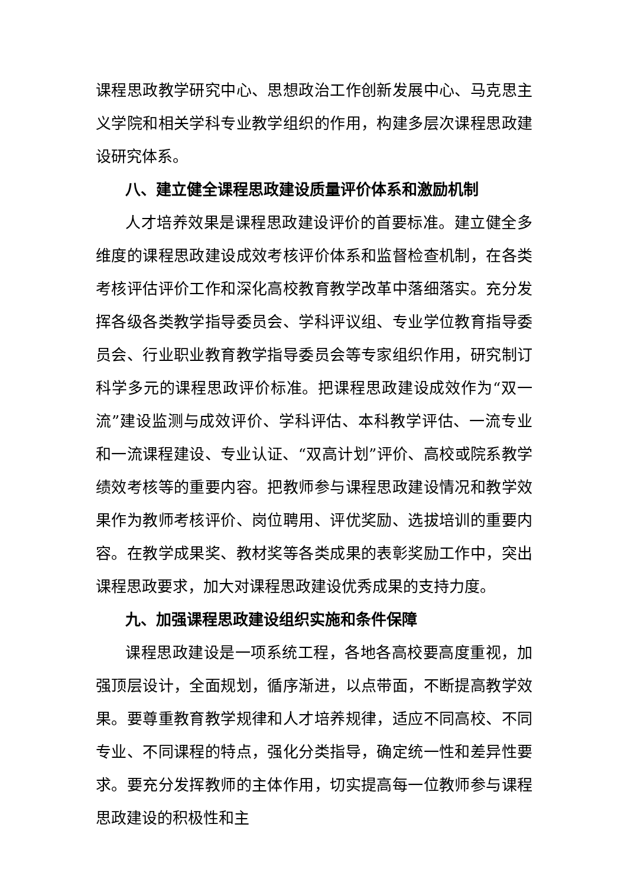课程思政教学研究中心、思想政治工作创新发展中心、马克思主义学院和相关学科专业教学组织的作用，构建多层次课程思政建设研究体系。
八、建立健全课程思政建设质量评价体系和激励机制
人才培养效果是课程思政建设评价的首要标准。建立健全多维度的课程思政建设成效考核评价体系和监督检查机制，在各类考核评估评价工作和深化高校教育教学改革中落细落实。充分发挥各级各类教学指导委员会、学科评议组、专业学位教育指导委员会、行业职业教育教学指导委员会等专家组织作用，研究制订科学多元的课程思政评价标准。把课程思政建设成效作为“双一流”建设监测与成效评价、学科评估、本科教学评估、一流专业和一流课程建设、专业认证、“双高计划”评价、高校或院系教学绩效考核等的重要内容。把教师参与课程思政建设情况和教学效果作为教师考核评价、岗位聘用、评优奖励、选拔培训的重要内容。在教学成果奖、教材奖等各类成果的表彰奖励工作中，突出课程思政要求，加大对课程思政建设优秀成果的支持力度。
九、加强课程思政建设组织实施和条件保障
课程思政建设是一项系统工程，各地各高校要高度重视，加强顶层设计，全面规划，循序渐进，以点带面，不断提高教学效果。要尊重教育教学规律和人才培养规律，适应不同高校、不同专业、不同课程的特点，强化分类指导，确定统一性和差异性要求。要充分发挥教师的主体作用，切实提高每一位教师参与课程思政建设的积极性和主